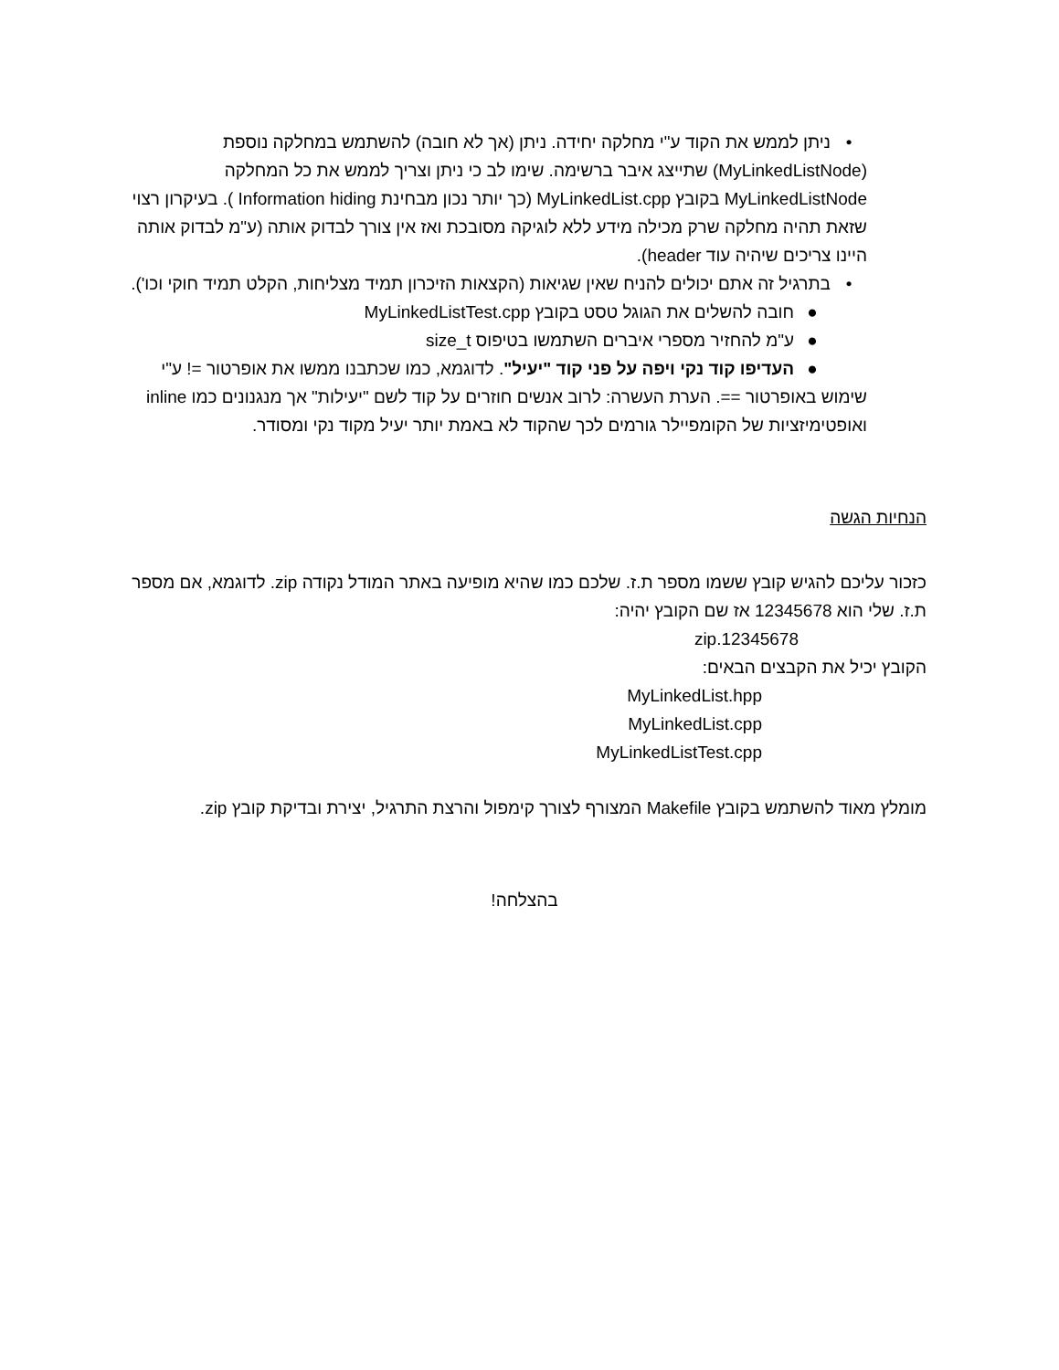• ניתן לממש את הקוד ע"י מחלקה יחידה. ניתן (אך לא חובה) להשתמש במחלקה נוספת (MyLinkedListNode) שתייצג איבר ברשימה. שימו לב כי ניתן וצריך לממש את כל המחלקה MyLinkedListNode בקובץ MyLinkedList.cpp (כך יותר נכון מבחינת Information hiding ). בעיקרון רצוי שזאת תהיה מחלקה שרק מכילה מידע ללא לוגיקה מסובכת ואז אין צורך לבדוק אותה (ע"מ לבדוק אותה היינו צריכים שיהיה עוד header).
• בתרגיל זה אתם יכולים להניח שאין שגיאות (הקצאות הזיכרון תמיד מצליחות, הקלט תמיד חוקי וכו').
● חובה להשלים את הגוגל טסט בקובץ MyLinkedListTest.cpp
● ע"מ להחזיר מספרי איברים השתמשו בטיפוס size_t
● העדיפו קוד נקי ויפה על פני קוד "יעיל". לדוגמא, כמו שכתבנו ממשו את אופרטור =! ע"י שימוש באופרטור ==. הערת העשרה: לרוב אנשים חוזרים על קוד לשם "יעילות" אך מנגנונים כמו inline ואופטימיזציות של הקומפיילר גורמים לכך שהקוד לא באמת יותר יעיל מקוד נקי ומסודר.
הנחיות הגשה
כזכור עליכם להגיש קובץ ששמו מספר ת.ז. שלכם כמו שהיא מופיעה באתר המודל נקודה zip. לדוגמא, אם מספר ת.ז. שלי הוא 12345678 אז שם הקובץ יהיה:
12345678.zip
הקובץ יכיל את הקבצים הבאים:
MyLinkedList.hpp
MyLinkedList.cpp
MyLinkedListTest.cpp
מומלץ מאוד להשתמש בקובץ Makefile המצורף לצורך קימפול והרצת התרגיל, יצירת ובדיקת קובץ zip.
בהצלחה!